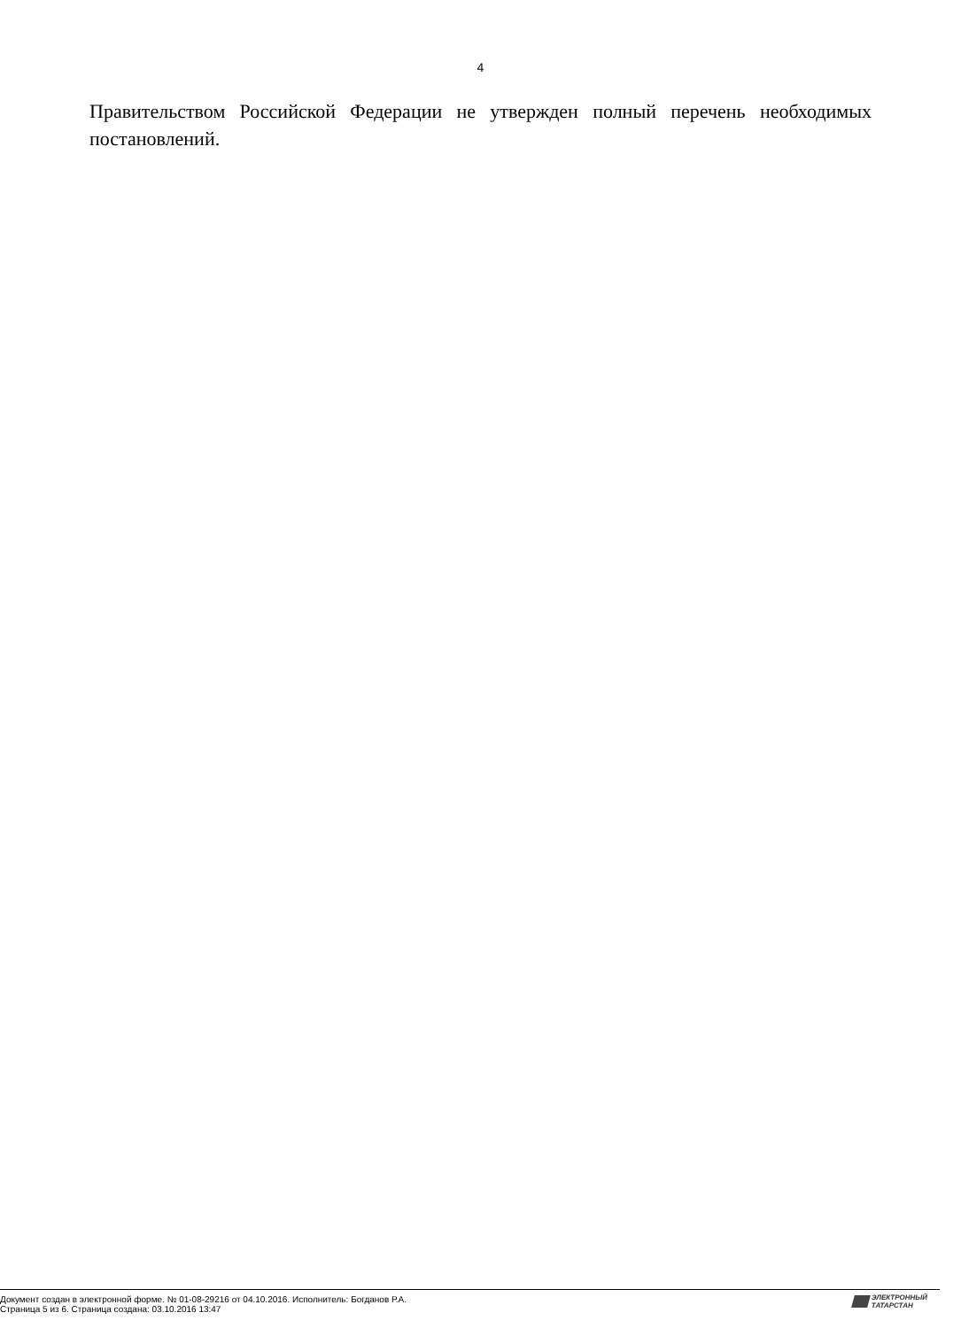4
Правительством Российской Федерации не утвержден полный перечень необходимых постановлений.
Документ создан в электронной форме. № 01-08-29216 от 04.10.2016. Исполнитель: Богданов Р.А.
Страница 5 из 6. Страница создана: 03.10.2016 13:47
ЭЛЕКТРОННЫЙ
ТАТАРСТАН